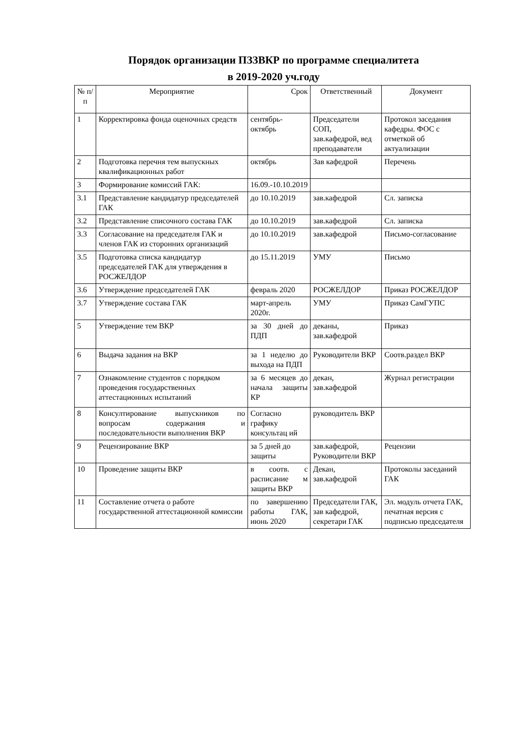Порядок организации ПЗЗВКР по программе специалитета
в 2019-2020 уч.году
| № п/п | Мероприятие | Срок | Ответственный | Документ |
| --- | --- | --- | --- | --- |
| 1 | Корректировка фонда оценочных средств | сентябрь-октябрь | Председатели СОП, зав.кафедрой, вед преподаватели | Протокол заседания кафедры. ФОС с отметкой об актуализации |
| 2 | Подготовка перечня тем выпускных квалификационных работ | октябрь | Зав кафедрой | Перечень |
| 3 | Формирование комиссий ГАК: | 16.09.-10.10.2019 | | |
| 3.1 | Представление кандидатур председателей ГАК | до 10.10.2019 | зав.кафедрой | Сл. записка |
| 3.2 | Представление списочного состава ГАК | до 10.10.2019 | зав.кафедрой | Сл. записка |
| 3.3 | Согласование на председателя ГАК и членов ГАК из сторонних организаций | до 10.10.2019 | зав.кафедрой | Письмо-согласование |
| 3.5 | Подготовка списка кандидатур председателей ГАК для утверждения в РОСЖЕЛДОР | до 15.11.2019 | УМУ | Письмо |
| 3.6 | Утверждение председателей ГАК | февраль 2020 | РОСЖЕЛДОР | Приказ РОСЖЕЛДОР |
| 3.7 | Утверждение состава ГАК | март-апрель 2020г. | УМУ | Приказ СамГУПС |
| 5 | Утверждение тем ВКР | за 30 дней до ПДП | деканы, зав.кафедрой | Приказ |
| 6 | Выдача задания на ВКР | за 1 неделю до выхода на ПДП | Руководители ВКР | Соотв.раздел ВКР |
| 7 | Ознакомление студентов с порядком проведения государственных аттестационных испытаний | за 6 месяцев до начала защиты КР | декан, зав.кафедрой | Журнал регистрации |
| 8 | Консултирование выпускников по вопросам содержания и последовательности выполнения ВКР | Согласно графику консультац ий | руководитель ВКР | |
| 9 | Рецензирование ВКР | за 5 дней до защиты | зав.кафедрой, Руководители ВКР | Рецензии |
| 10 | Проведение защиты ВКР | в соотв. с расписание м защиты ВКР | Декан, зав.кафедрой | Протоколы заседаний ГАК |
| 11 | Составление отчета о работе государственной аттестационной комиссии | по завершению работы ГАК, июнь 2020 | Председатели ГАК, зав кафедрой, секретари ГАК | Эл. модуль отчета ГАК, печатная версия с подписью председателя |